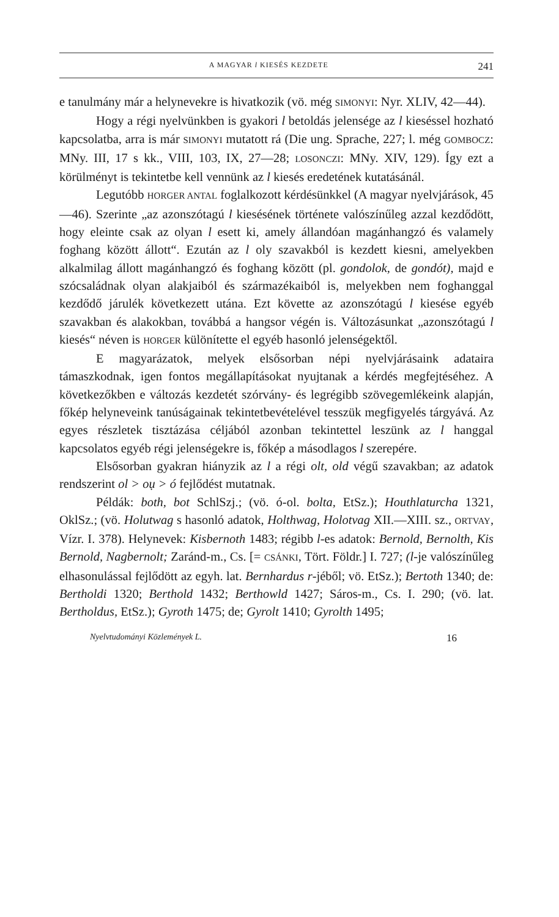A MAGYAR l KIESÉS KEZDETE 241
e tanulmány már a helynevekre is hivatkozik (vö. még SIMONYI: Nyr. XLIV, 42—44).
Hogy a régi nyelvünkben is gyakori l betoldás jelensége az l kieséssel hozható kapcsolatba, arra is már SIMONYI mutatott rá (Die ung. Sprache, 227; l. még GOMBOCZ: MNy. III, 17 s kk., VIII, 103, IX, 27—28; LOSONCZI: MNy. XIV, 129). Így ezt a körülményt is tekintetbe kell vennünk az l kiesés eredetének kutatásánál.
Legutóbb HORGER ANTAL foglalkozott kérdésünkkel (A magyar nyelvjárások, 45—46). Szerinte „az azonszótagú l kiesésének története valószínűleg azzal kezdődött, hogy eleinte csak az olyan l esett ki, amely állandóan magánhangzó és valamely foghang között állott“. Ezután az l oly szavakból is kezdett kiesni, amelyekben alkalmilag állott magánhangzó és foghang között (pl. gondolok, de gondót), majd e szócsaládnak olyan alakjaiból és származékaiból is, melyekben nem foghanggal kezdődő járulék következett utána. Ezt követte az azonszótagú l kiesése egyéb szavakban és alakokban, továbbá a hangsor végén is. Változásunkat „azonszótagú l kiesés“ néven is HORGER különítette el egyéb hasonló jelenségektől.
E magyarázatok, melyek elsősorban népi nyelvjárásaink adataira támaszkodnak, igen fontos megállapításokat nyujtanak a kérdés megfejtéséhez. A következőkben e változás kezdetét szórvány- és legrégibb szövegemlékeink alapján, főkép helyneveink tanúságainak tekintetbevételével tesszük megfigyelés tárgyává. Az egyes részletek tisztázása céljából azonban tekintettel leszünk az l hanggal kapcsolatos egyéb régi jelenségekre is, főkép a másodlagos l szerepére.
Elsősorban gyakran hiányzik az l a régi olt, old végű szavakban; az adatok rendszerint ol > oụ > ó fejlődést mutatnak.
Példák: both, bot SchlSzj.; (vö. ó-ol. bolta, EtSz.); Houthlaturcha 1321, OklSz.; (vö. Holutwag s hasonló adatok, Holthwag, Holotvag XII.—XIII. sz., ORTVAY, Vízr. I. 378). Helynevek: Kisbernoth 1483; régibb l-es adatok: Bernold, Bernolth, Kis Bernold, Nagbernolt; Zaránd-m., Cs. [= CSÁNKI, Tört. Földr.] I. 727; (l-je valószínűleg elhasonulással fejlődött az egyh. lat. Bernhardus r-jéből; vö. EtSz.); Bertoth 1340; de: Bertholdi 1320; Berthold 1432; Berthowld 1427; Sáros-m., Cs. I. 290; (vö. lat. Bertholdus, EtSz.); Gyroth 1475; de; Gyrolt 1410; Gyrolth 1495;
Nyelvtudományi Közlemények L. 16